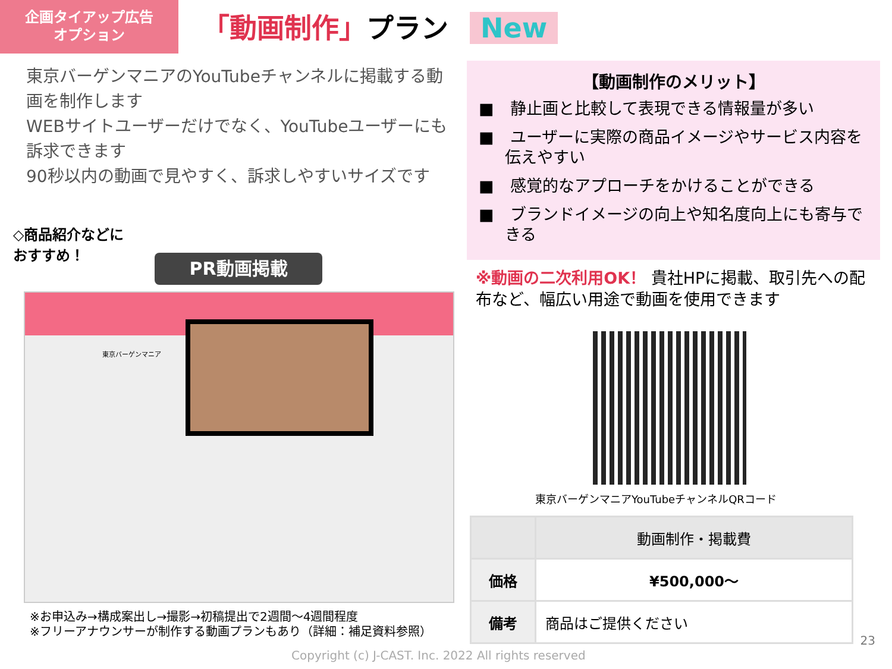企画タイアップ広告
オプション
「動画制作」プラン New
東京バーゲンマニアのYouTubeチャンネルに掲載する動画を制作します
WEBサイトユーザーだけでなく、YouTubeユーザーにも訴求できます
90秒以内の動画で見やすく、訴求しやすいサイズです
◇商品紹介などに
おすすめ！
PR動画掲載
東京バーゲンマニア
※お申込み→構成案出し→撮影→初稿提出で2週間～4週間程度
※フリーアナウンサーが制作する動画プランもあり（詳細：補足資料参照）
【動画制作のメリット】
■　静止画と比較して表現できる情報量が多い
■　ユーザーに実際の商品イメージやサービス内容を伝えやすい
■　感覚的なアプローチをかけることができる
■　ブランドイメージの向上や知名度向上にも寄与できる
※動画の二次利用OK！ 貴社HPに掲載、取引先への配布など、幅広い用途で動画を使用できます
東京バーゲンマニアYouTubeチャンネルQRコード
| | 動画制作・掲載費 |
| --- | --- |
| 価格 | ¥500,000～ |
| 備考 | 商品はご提供ください |
23
Copyright (c) J-CAST. Inc. 2022 All rights reserved